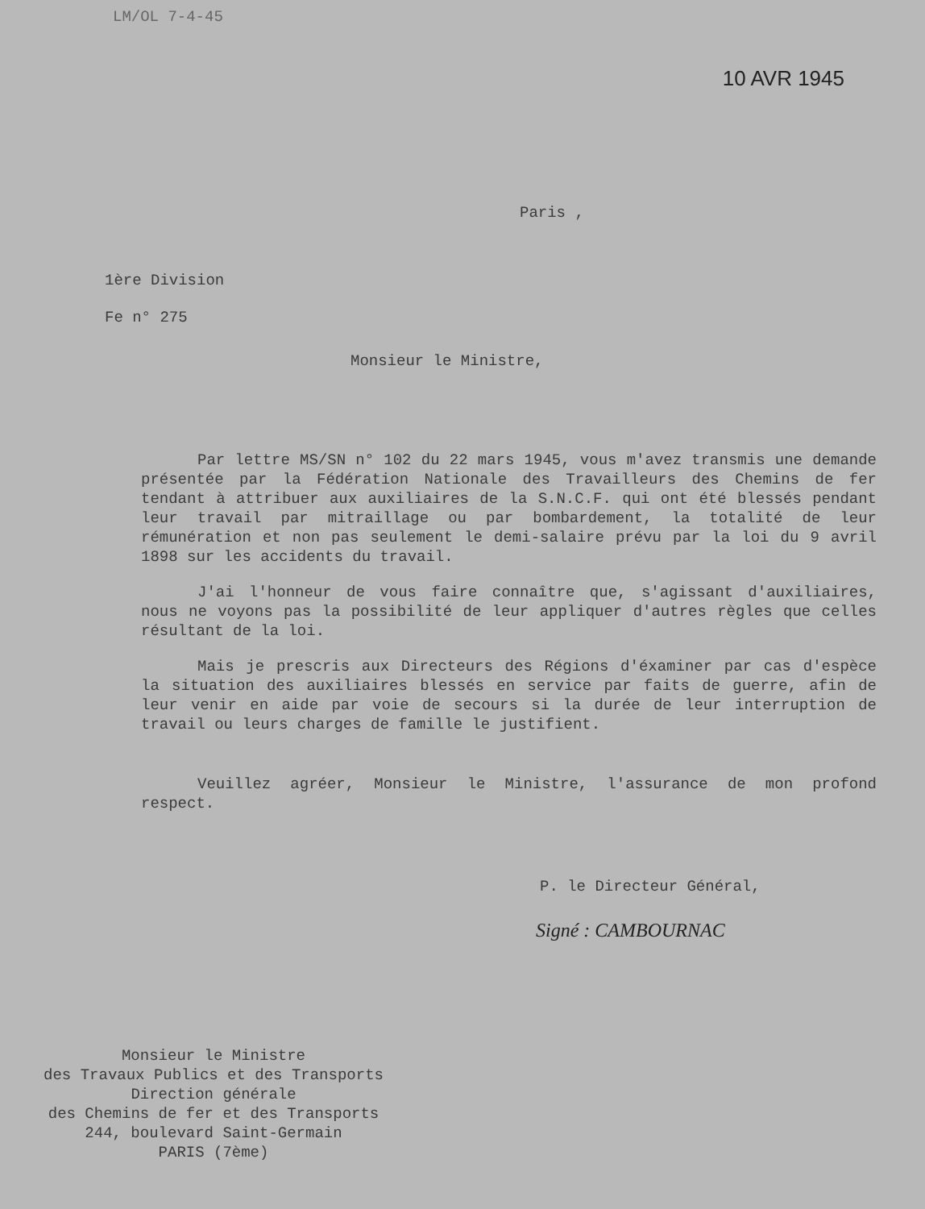LM/OL 7-4-45
10 AVR 1945
Paris ,
1ère Division
Fe n° 275
Monsieur le Ministre,
Par lettre MS/SN n° 102 du 22 mars 1945, vous m'avez transmis une demande présentée par la Fédération Nationale des Travailleurs des Chemins de fer tendant à attribuer aux auxiliaires de la S.N.C.F. qui ont été blessés pendant leur travail par mitraillage ou par bombardement, la totalité de leur rémunération et non pas seulement le demi-salaire prévu par la loi du 9 avril 1898 sur les accidents du travail.
J'ai l'honneur de vous faire connaître que, s'agissant d'auxiliaires, nous ne voyons pas la possibilité de leur appliquer d'autres règles que celles résultant de la loi.
Mais je prescris aux Directeurs des Régions d'éxaminer par cas d'espèce la situation des auxiliaires blessés en service par faits de guerre, afin de leur venir en aide par voie de secours si la durée de leur interruption de travail ou leurs charges de famille le justifient.
Veuillez agréer, Monsieur le Ministre, l'assurance de mon profond respect.
P. le Directeur Général,
Signé : CAMBOURNAC
Monsieur le Ministre
des Travaux Publics et des Transports
Direction générale
des Chemins de fer et des Transports
244, boulevard Saint-Germain
PARIS (7ème)